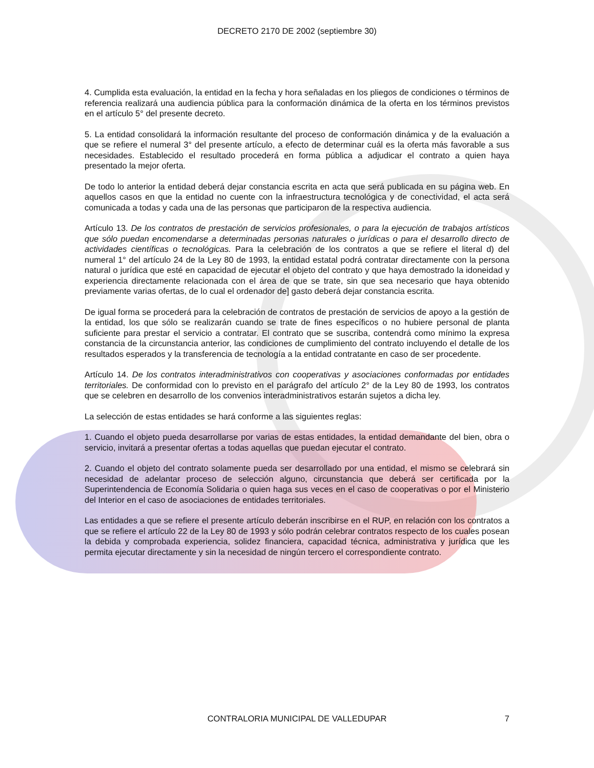DECRETO 2170 DE 2002 (septiembre 30)
4. Cumplida esta evaluación, la entidad en la fecha y hora señaladas en los pliegos de condiciones o términos de referencia realizará una audiencia pública para la conformación dinámica de la oferta en los términos previstos en el artículo 5° del presente decreto.
5. La entidad consolidará la información resultante del proceso de conformación dinámica y de la evaluación a que se refiere el numeral 3° del presente artículo, a efecto de determinar cuál es la oferta más favorable a sus necesidades. Establecido el resultado procederá en forma pública a adjudicar el contrato a quien haya presentado la mejor oferta.
De todo lo anterior la entidad deberá dejar constancia escrita en acta que será publicada en su página web. En aquellos casos en que la entidad no cuente con la infraestructura tecnológica y de conectividad, el acta será comunicada a todas y cada una de las personas que participaron de la respectiva audiencia.
Artículo 13. De los contratos de prestación de servicios profesionales, o para la ejecución de trabajos artísticos que sólo puedan encomendarse a determinadas personas naturales o jurídicas o para el desarrollo directo de actividades científicas o tecnológicas. Para la celebración de los contratos a que se refiere el literal d) del numeral 1° del artículo 24 de la Ley 80 de 1993, la entidad estatal podrá contratar directamente con la persona natural o jurídica que esté en capacidad de ejecutar el objeto del contrato y que haya demostrado la idoneidad y experiencia directamente relacionada con el área de que se trate, sin que sea necesario que haya obtenido previamente varias ofertas, de lo cual el ordenador de] gasto deberá dejar constancia escrita.
De igual forma se procederá para la celebración de contratos de prestación de servicios de apoyo a la gestión de la entidad, los que sólo se realizarán cuando se trate de fines específicos o no hubiere personal de planta suficiente para prestar el servicio a contratar. El contrato que se suscriba, contendrá como mínimo la expresa constancia de la circunstancia anterior, las condiciones de cumplimiento del contrato incluyendo el detalle de los resultados esperados y la transferencia de tecnología a la entidad contratante en caso de ser procedente.
Artículo 14. De los contratos interadministrativos con cooperativas y asociaciones conformadas por entidades territoriales. De conformidad con lo previsto en el parágrafo del artículo 2° de la Ley 80 de 1993, los contratos que se celebren en desarrollo de los convenios interadministrativos estarán sujetos a dicha ley.
La selección de estas entidades se hará conforme a las siguientes reglas:
1. Cuando el objeto pueda desarrollarse por varias de estas entidades, la entidad demandante del bien, obra o servicio, invitará a presentar ofertas a todas aquellas que puedan ejecutar el contrato.
2. Cuando el objeto del contrato solamente pueda ser desarrollado por una entidad, el mismo se celebrará sin necesidad de adelantar proceso de selección alguno, circunstancia que deberá ser certificada por la Superintendencia de Economía Solidaria o quien haga sus veces en el caso de cooperativas o por el Ministerio del Interior en el caso de asociaciones de entidades territoriales.
Las entidades a que se refiere el presente artículo deberán inscribirse en el RUP, en relación con los contratos a que se refiere el artículo 22 de la Ley 80 de 1993 y sólo podrán celebrar contratos respecto de los cuales posean la debida y comprobada experiencia, solidez financiera, capacidad técnica, administrativa y jurídica que les permita ejecutar directamente y sin la necesidad de ningún tercero el correspondiente contrato.
CONTRALORIA MUNICIPAL DE VALLEDUPAR
7